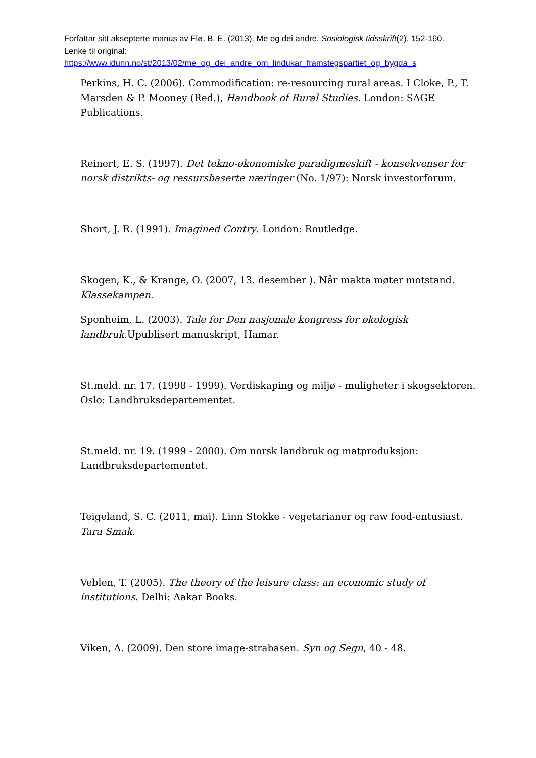Forfattar sitt aksepterte manus av Flø, B. E. (2013). Me og dei andre. Sosiologisk tidsskrift(2), 152-160. Lenke til original:
https://www.idunn.no/st/2013/02/me_og_dei_andre_om_lindukar_framstegspartiet_og_bygda_s
Perkins, H. C. (2006). Commodification: re-resourcing rural areas. I Cloke, P., T. Marsden & P. Mooney (Red.), Handbook of Rural Studies. London: SAGE Publications.
Reinert, E. S. (1997). Det tekno-økonomiske paradigmeskift - konsekvenser for norsk distrikts- og ressursbaserte næringer (No. 1/97): Norsk investorforum.
Short, J. R. (1991). Imagined Contry. London: Routledge.
Skogen, K., & Krange, O. (2007, 13. desember ). Når makta møter motstand. Klassekampen.
Sponheim, L. (2003). Tale for Den nasjonale kongress for økologisk landbruk.Upublisert manuskript, Hamar.
St.meld. nr. 17. (1998 - 1999). Verdiskaping og miljø - muligheter i skogsektoren. Oslo: Landbruksdepartementet.
St.meld. nr. 19. (1999 - 2000). Om norsk landbruk og matproduksjon: Landbruksdepartementet.
Teigeland, S. C. (2011, mai). Linn Stokke - vegetarianer og raw food-entusiast. Tara Smak.
Veblen, T. (2005). The theory of the leisure class: an economic study of institutions. Delhi: Aakar Books.
Viken, A. (2009). Den store image-strabasen. Syn og Segn, 40 - 48.